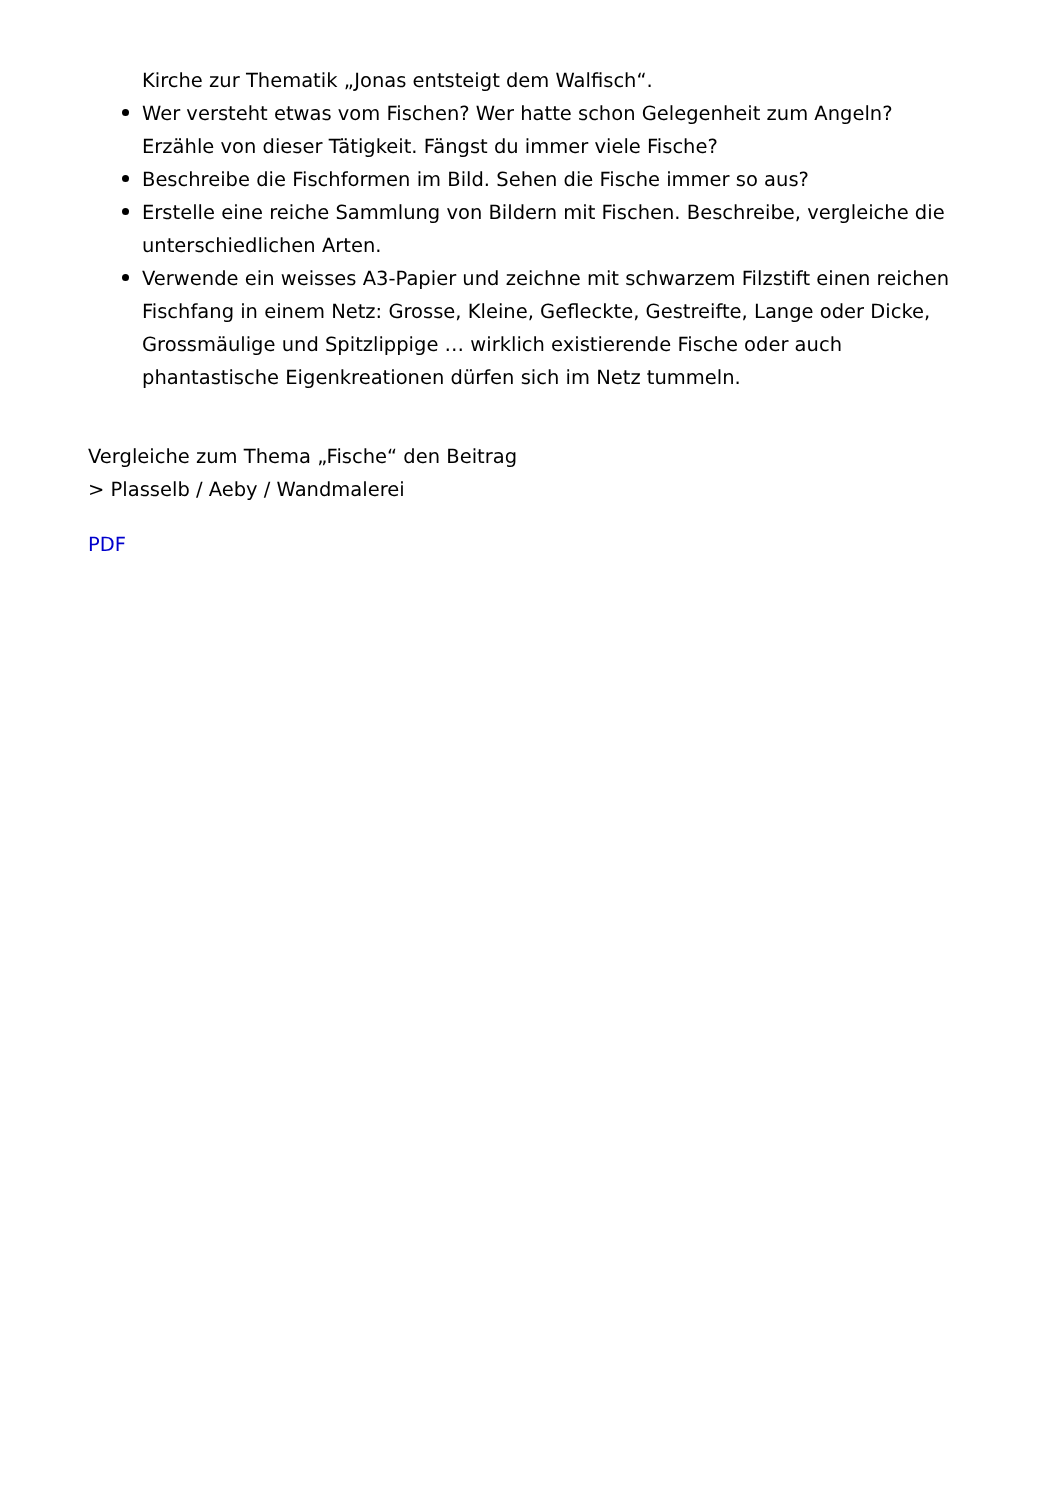Kirche zur Thematik „Jonas entsteigt dem Walfisch“.
Wer versteht etwas vom Fischen? Wer hatte schon Gelegenheit zum Angeln? Erzähle von dieser Tätigkeit. Fängst du immer viele Fische?
Beschreibe die Fischformen im Bild. Sehen die Fische immer so aus?
Erstelle eine reiche Sammlung von Bildern mit Fischen. Beschreibe, vergleiche die unterschiedlichen Arten.
Verwende ein weisses A3-Papier und zeichne mit schwarzem Filzstift einen reichen Fischfang in einem Netz: Grosse, Kleine, Gefleckte, Gestreifte, Lange oder Dicke, Grossmäulige und Spitzlippige … wirklich existierende Fische oder auch phantastische Eigenkreationen dürfen sich im Netz tummeln.
Vergleiche zum Thema „Fische“ den Beitrag
> Plasselb / Aeby / Wandmalerei
PDF